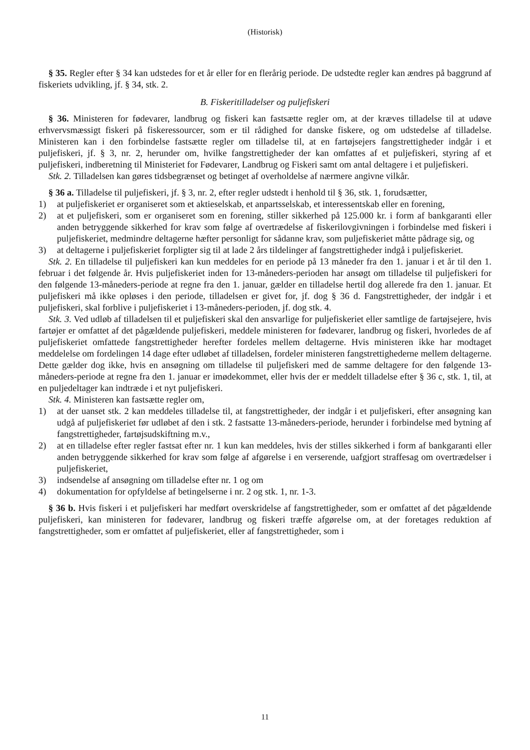(Historisk)
§ 35. Regler efter § 34 kan udstedes for et år eller for en flerårig periode. De udstedte regler kan ændres på baggrund af fiskeriets udvikling, jf. § 34, stk. 2.
B. Fiskeritilladelser og puljefiskeri
§ 36. Ministeren for fødevarer, landbrug og fiskeri kan fastsætte regler om, at der kræves tilladelse til at udøve erhvervsmæssigt fiskeri på fiskeressourcer, som er til rådighed for danske fiskere, og om udstedelse af tilladelse. Ministeren kan i den forbindelse fastsætte regler om tilladelse til, at en fartøjsejers fangstrettigheder indgår i et puljefiskeri, jf. § 3, nr. 2, herunder om, hvilke fangstrettigheder der kan omfattes af et puljefiskeri, styring af et puljefiskeri, indberetning til Ministeriet for Fødevarer, Landbrug og Fiskeri samt om antal deltagere i et puljefiskeri.
Stk. 2. Tilladelsen kan gøres tidsbegrænset og betinget af overholdelse af nærmere angivne vilkår.
§ 36 a. Tilladelse til puljefiskeri, jf. § 3, nr. 2, efter regler udstedt i henhold til § 36, stk. 1, forudsætter,
1) at puljefiskeriet er organiseret som et aktieselskab, et anpartsselskab, et interessentskab eller en forening,
2) at et puljefiskeri, som er organiseret som en forening, stiller sikkerhed på 125.000 kr. i form af bankgaranti eller anden betryggende sikkerhed for krav som følge af overtrædelse af fiskerilovgivningen i forbindelse med fiskeri i puljefiskeriet, medmindre deltagerne hæfter personligt for sådanne krav, som puljefiskeriet måtte pådrage sig, og
3) at deltagerne i puljefiskeriet forpligter sig til at lade 2 års tildelinger af fangstrettigheder indgå i puljefiskeriet.
Stk. 2. En tilladelse til puljefiskeri kan kun meddeles for en periode på 13 måneder fra den 1. januar i et år til den 1. februar i det følgende år. Hvis puljefiskeriet inden for 13-måneders-perioden har ansøgt om tilladelse til puljefiskeri for den følgende 13-måneders-periode at regne fra den 1. januar, gælder en tilladelse hertil dog allerede fra den 1. januar. Et puljefiskeri må ikke opløses i den periode, tilladelsen er givet for, jf. dog § 36 d. Fangstrettigheder, der indgår i et puljefiskeri, skal forblive i puljefiskeriet i 13-måneders-perioden, jf. dog stk. 4.
Stk. 3. Ved udløb af tilladelsen til et puljefiskeri skal den ansvarlige for puljefiskeriet eller samtlige de fartøjsejere, hvis fartøjer er omfattet af det pågældende puljefiskeri, meddele ministeren for fødevarer, landbrug og fiskeri, hvorledes de af puljefiskeriet omfattede fangstrettigheder herefter fordeles mellem deltagerne. Hvis ministeren ikke har modtaget meddelelse om fordelingen 14 dage efter udløbet af tilladelsen, fordeler ministeren fangstrettighederne mellem deltagerne. Dette gælder dog ikke, hvis en ansøgning om tilladelse til puljefiskeri med de samme deltagere for den følgende 13-måneders-periode at regne fra den 1. januar er imødekommet, eller hvis der er meddelt tilladelse efter § 36 c, stk. 1, til, at en puljedeltager kan indtræde i et nyt puljefiskeri.
Stk. 4. Ministeren kan fastsætte regler om,
1) at der uanset stk. 2 kan meddeles tilladelse til, at fangstrettigheder, der indgår i et puljefiskeri, efter ansøgning kan udgå af puljefiskeriet før udløbet af den i stk. 2 fastsatte 13-måneders-periode, herunder i forbindelse med bytning af fangstrettigheder, fartøjsudskiftning m.v.,
2) at en tilladelse efter regler fastsat efter nr. 1 kun kan meddeles, hvis der stilles sikkerhed i form af bankgaranti eller anden betryggende sikkerhed for krav som følge af afgørelse i en verserende, uafgjort straffesag om overtrædelser i puljefiskeriet,
3) indsendelse af ansøgning om tilladelse efter nr. 1 og om
4) dokumentation for opfyldelse af betingelserne i nr. 2 og stk. 1, nr. 1-3.
§ 36 b. Hvis fiskeri i et puljefiskeri har medført overskridelse af fangstrettigheder, som er omfattet af det pågældende puljefiskeri, kan ministeren for fødevarer, landbrug og fiskeri træffe afgørelse om, at der foretages reduktion af fangstrettigheder, som er omfattet af puljefiskeriet, eller af fangstrettigheder, som i
11